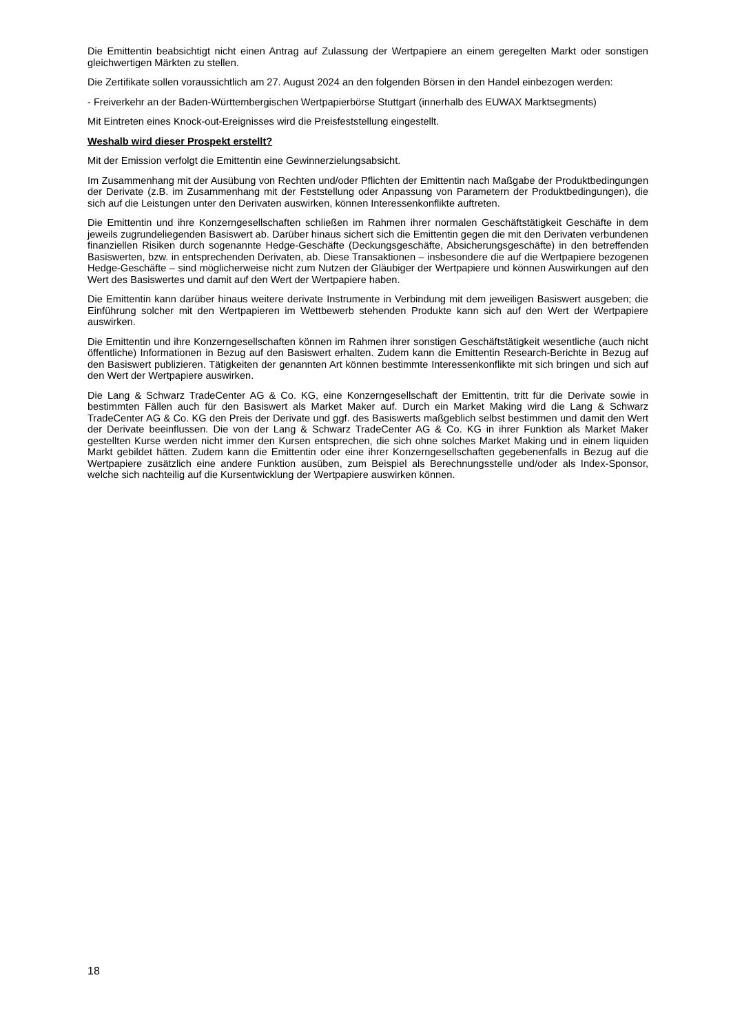Die Emittentin beabsichtigt nicht einen Antrag auf Zulassung der Wertpapiere an einem geregelten Markt oder sonstigen gleichwertigen Märkten zu stellen.
Die Zertifikate sollen voraussichtlich am 27. August 2024 an den folgenden Börsen in den Handel einbezogen werden:
- Freiverkehr an der Baden-Württembergischen Wertpapierbörse Stuttgart (innerhalb des EUWAX Marktsegments)
Mit Eintreten eines Knock-out-Ereignisses wird die Preisfeststellung eingestellt.
Weshalb wird dieser Prospekt erstellt?
Mit der Emission verfolgt die Emittentin eine Gewinnerzielungsabsicht.
Im Zusammenhang mit der Ausübung von Rechten und/oder Pflichten der Emittentin nach Maßgabe der Produktbedingungen der Derivate (z.B. im Zusammenhang mit der Feststellung oder Anpassung von Parametern der Produktbedingungen), die sich auf die Leistungen unter den Derivaten auswirken, können Interessenkonflikte auftreten.
Die Emittentin und ihre Konzerngesellschaften schließen im Rahmen ihrer normalen Geschäftstätigkeit Geschäfte in dem jeweils zugrundeliegenden Basiswert ab. Darüber hinaus sichert sich die Emittentin gegen die mit den Derivaten verbundenen finanziellen Risiken durch sogenannte Hedge-Geschäfte (Deckungsgeschäfte, Absicherungsgeschäfte) in den betreffenden Basiswerten, bzw. in entsprechenden Derivaten, ab. Diese Transaktionen – insbesondere die auf die Wertpapiere bezogenen Hedge-Geschäfte – sind möglicherweise nicht zum Nutzen der Gläubiger der Wertpapiere und können Auswirkungen auf den Wert des Basiswertes und damit auf den Wert der Wertpapiere haben.
Die Emittentin kann darüber hinaus weitere derivate Instrumente in Verbindung mit dem jeweiligen Basiswert ausgeben; die Einführung solcher mit den Wertpapieren im Wettbewerb stehenden Produkte kann sich auf den Wert der Wertpapiere auswirken.
Die Emittentin und ihre Konzerngesellschaften können im Rahmen ihrer sonstigen Geschäftstätigkeit wesentliche (auch nicht öffentliche) Informationen in Bezug auf den Basiswert erhalten. Zudem kann die Emittentin Research-Berichte in Bezug auf den Basiswert publizieren. Tätigkeiten der genannten Art können bestimmte Interessenkonflikte mit sich bringen und sich auf den Wert der Wertpapiere auswirken.
Die Lang & Schwarz TradeCenter AG & Co. KG, eine Konzerngesellschaft der Emittentin, tritt für die Derivate sowie in bestimmten Fällen auch für den Basiswert als Market Maker auf. Durch ein Market Making wird die Lang & Schwarz TradeCenter AG & Co. KG den Preis der Derivate und ggf. des Basiswerts maßgeblich selbst bestimmen und damit den Wert der Derivate beeinflussen. Die von der Lang & Schwarz TradeCenter AG & Co. KG in ihrer Funktion als Market Maker gestellten Kurse werden nicht immer den Kursen entsprechen, die sich ohne solches Market Making und in einem liquiden Markt gebildet hätten. Zudem kann die Emittentin oder eine ihrer Konzerngesellschaften gegebenenfalls in Bezug auf die Wertpapiere zusätzlich eine andere Funktion ausüben, zum Beispiel als Berechnungsstelle und/oder als Index-Sponsor, welche sich nachteilig auf die Kursentwicklung der Wertpapiere auswirken können.
18